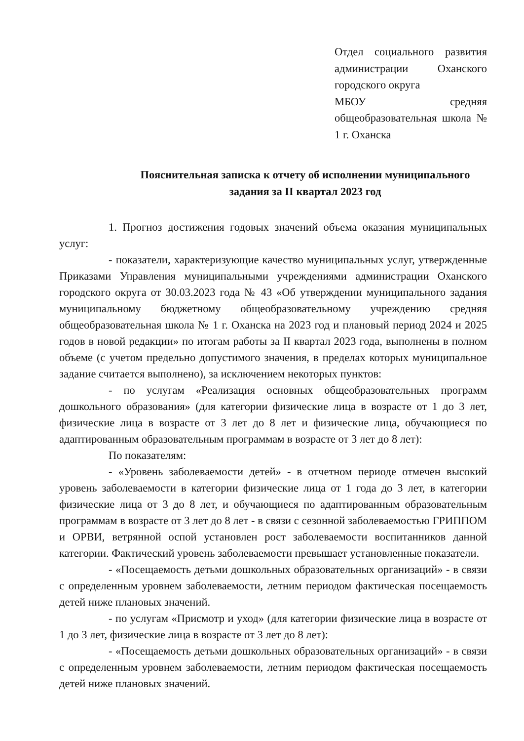Отдел социального развития администрации Оханского городского округа
МБОУ средняя общеобразовательная школа № 1 г. Оханска
Пояснительная записка к отчету об исполнении муниципального задания за II квартал 2023 год
1. Прогноз достижения годовых значений объема оказания муниципальных услуг:
- показатели, характеризующие качество муниципальных услуг, утвержденные Приказами Управления муниципальными учреждениями администрации Оханского городского округа от 30.03.2023 года № 43 «Об утверждении муниципального задания муниципальному бюджетному общеобразовательному учреждению средняя общеобразовательная школа № 1 г. Оханска на 2023 год и плановый период 2024 и 2025 годов в новой редакции» по итогам работы за II квартал 2023 года, выполнены в полном объеме (с учетом предельно допустимого значения, в пределах которых муниципальное задание считается выполнено), за исключением некоторых пунктов:
- по услугам «Реализация основных общеобразовательных программ дошкольного образования» (для категории физические лица в возрасте от 1 до 3 лет, физические лица в возрасте от 3 лет до 8 лет и физические лица, обучающиеся по адаптированным образовательным программам в возрасте от 3 лет до 8 лет):
По показателям:
- «Уровень заболеваемости детей» - в отчетном периоде отмечен высокий уровень заболеваемости в категории физические лица от 1 года до 3 лет, в категории физические лица от 3 до 8 лет, и обучающиеся по адаптированным образовательным программам в возрасте от 3 лет до 8 лет - в связи с сезонной заболеваемостью ГРИППОМ и ОРВИ, ветрянной оспой установлен рост заболеваемости воспитанников данной категории. Фактический уровень заболеваемости превышает установленные показатели.
- «Посещаемость детьми дошкольных образовательных организаций» - в связи с определенным уровнем заболеваемости, летним периодом фактическая посещаемость детей ниже плановых значений.
- по услугам «Присмотр и уход» (для категории физические лица в возрасте от 1 до 3 лет, физические лица в возрасте от 3 лет до 8 лет):
- «Посещаемость детьми дошкольных образовательных организаций» - в связи с определенным уровнем заболеваемости, летним периодом фактическая посещаемость детей ниже плановых значений.